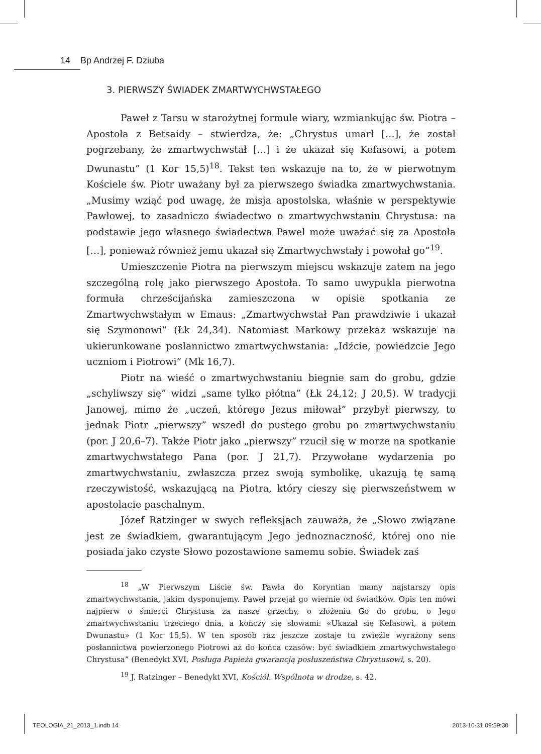14 Bp Andrzej F. Dziuba
3. PIERWSZY ŚWIADEK ZMARTWYCHWSTAŁEGO
Paweł z Tarsu w starożytnej formule wiary, wzmiankując św. Piotra – Apostoła z Betsaidy – stwierdza, że: „Chrystus umarł […], że został pogrzebany, że zmartwychwstał […] i że ukazał się Kefasowi, a potem Dwunastu” (1 Kor 15,5)<sup>18</sup>. Tekst ten wskazuje na to, że w pierwotnym Kościele św. Piotr uważany był za pierwszego świadka zmartwychwstania. „Musimy wziąć pod uwagę, że misja apostolska, właśnie w perspektywie Pawłowej, to zasadniczo świadectwo o zmartwychwstaniu Chrystusa: na podstawie jego własnego świadectwa Paweł może uważać się za Apostoła […], ponieważ również jemu ukazał się Zmartwychwstały i powołał go”<sup>19</sup>.
Umieszczenie Piotra na pierwszym miejscu wskazuje zatem na jego szczególną rolę jako pierwszego Apostoła. To samo uwypukla pierwotna formuła chrześcijańska zamieszczona w opisie spotkania ze Zmartwychwstałym w Emaus: „Zmartwychwstał Pan prawdziwie i ukazał się Szymonowi” (Łk 24,34). Natomiast Markowy przekaz wskazuje na ukierunkowane posłannictwo zmartwychwstania: „Idźcie, powiedzcie Jego uczniom i Piotrowi” (Mk 16,7).
Piotr na wieść o zmartwychwstaniu biegnie sam do grobu, gdzie „schyliwszy się” widzi „same tylko płótna” (Łk 24,12; J 20,5). W tradycji Janowej, mimo że „uczeń, którego Jezus miłował” przybył pierwszy, to jednak Piotr „pierwszy” wszedł do pustego grobu po zmartwychwstaniu (por. J 20,6–7). Także Piotr jako „pierwszy” rzucił się w morze na spotkanie zmartwychwstałego Pana (por. J 21,7). Przywołane wydarzenia po zmartwychwstaniu, zwłaszcza przez swoją symbolikę, ukazują tę samą rzeczywistość, wskazującą na Piotra, który cieszy się pierwszeństwem w apostolacie paschalnym.
Józef Ratzinger w swych refleksjach zauważa, że „Słowo związane jest ze świadkiem, gwarantującym Jego jednoznaczność, której ono nie posiada jako czyste Słowo pozostawione samemu sobie. Świadek zaś
<sup>18</sup> „W Pierwszym Liście św. Pawła do Koryntian mamy najstarszy opis zmartwychwstania, jakim dysponujemy. Paweł przejął go wiernie od świadków. Opis ten mówi najpierw o śmierci Chrystusa za nasze grzechy, o złożeniu Go do grobu, o Jego zmartwychwstaniu trzeciego dnia, a kończy się słowami: «Ukazał się Kefasowi, a potem Dwunastu» (1 Kor 15,5). W ten sposób raz jeszcze zostaje tu zwięźle wyrażony sens posłannictwa powierzonego Piotrowi aż do końca czasów: być świadkiem zmartwychwstałego Chrystusa” (Benedykt XVI, Posługa Papieża gwarancją posłuszeństwa Chrystusowi, s. 20).
<sup>19</sup> J. Ratzinger – Benedykt XVI, Kościół. Wspólnota w drodze, s. 42.
TEOLOGIA_21_2013_1.indb 14 2013-10-31 09:59:30